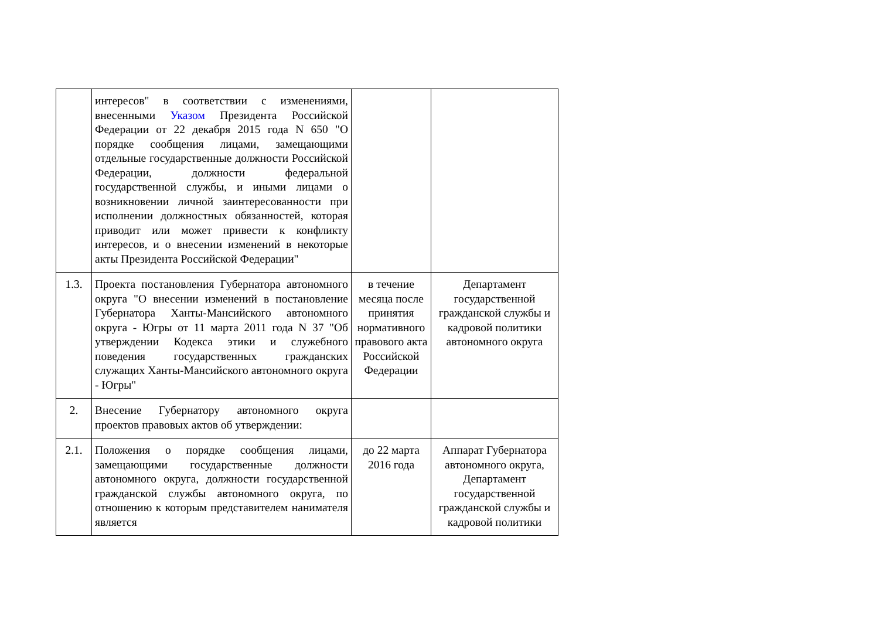| | интересов" в соответствии с изменениями, внесенными Указом Президента Российской Федерации от 22 декабря 2015 года N 650 "О порядке сообщения лицами, замещающими отдельные государственные должности Российской Федерации, должности федеральной государственной службы, и иными лицами о возникновении личной заинтересованности при исполнении должностных обязанностей, которая приводит или может привести к конфликту интересов, и о внесении изменений в некоторые акты Президента Российской Федерации" | | |
| 1.3. | Проекта постановления Губернатора автономного округа "О внесении изменений в постановление Губернатора Ханты-Мансийского автономного округа - Югры от 11 марта 2011 года N 37 "Об утверждении Кодекса этики и служебного поведения государственных гражданских служащих Ханты-Мансийского автономного округа - Югры" | в течение месяца после принятия нормативного правового акта Российской Федерации | Департамент государственной гражданской службы и кадровой политики автономного округа |
| 2. | Внесение Губернатору автономного округа проектов правовых актов об утверждении: | | |
| 2.1. | Положения о порядке сообщения лицами, замещающими государственные должности автономного округа, должности государственной гражданской службы автономного округа, по отношению к которым представителем нанимателя является | до 22 марта 2016 года | Аппарат Губернатора автономного округа, Департамент государственной гражданской службы и кадровой политики |